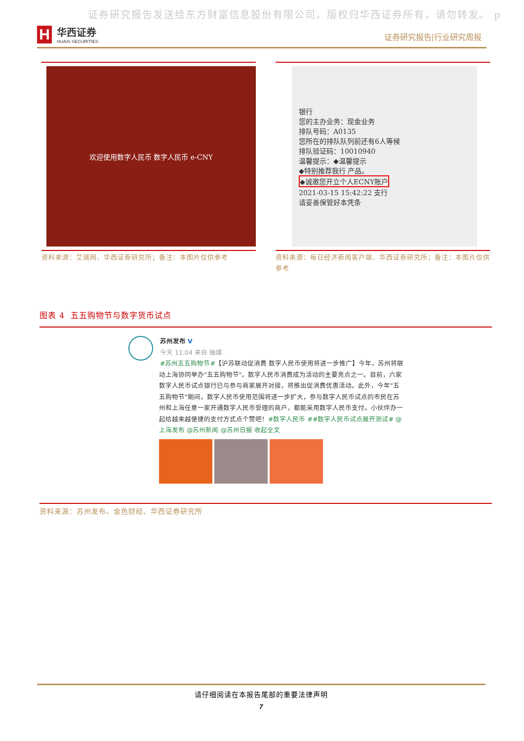证券研究报告发送给东方财富信息股份有限公司。版权归华西证券所有，请勿转发。 p
H
华西证券
HUAXI SECURITIES
证券研究报告|行业研究周报
欢迎使用数字人民币 数字人民币 e-CNY
资料来源：艾瑞网、华西证券研究所；备注：本图片仅供参考
银行
您的主办业务：现金业务
排队号码：A0135
您所在的排队队列前还有6人等候
排队验证码：10010940
温馨提示：◆温馨提示
◆特别推荐我行 产品。
◆诚邀您开立个人ECNY账户
2021-03-15 15:42:22 支行
请妥善保管好本凭条
资料来源：每日经济新闻客户端、华西证券研究所；备注：本图片仅供参考
图表 4 五五购物节与数字货币试点
苏州发布 V
今天 11:04 来自 蚰媒
#苏州五五购物节#【沪苏联动促消费 数字人民币使用将进一步推广】今年，苏州将联动上海协同举办"五五购物节"，数字人民币消费成为活动的主要亮点之一。目前，六家数字人民币试点银行已与参与商家展开对接，将推出促消费优惠活动。此外，今年"五五购物节"期间，数字人民币使用范围将进一步扩大，参与数字人民币试点的市民在苏州和上海任意一家开通数字人民币受理的商户，都能采用数字人民币支付。小伙伴办一起给越来越便捷的支付方式点个赞吧！#数字人民币 ##数字人民币试点展开测试# @上海发布 @苏州新闻 @苏州日报 收起全文
资料来源：苏州发布、金色财经、华西证券研究所
请仔细阅读在本报告尾部的重要法律声明
7